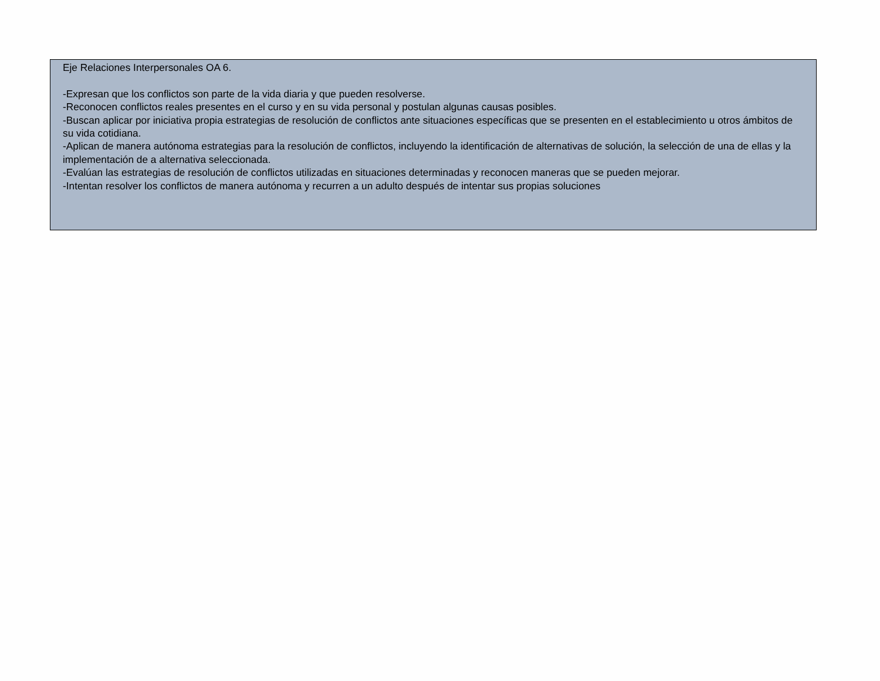Eje Relaciones Interpersonales OA 6.
-Expresan que los conflictos son parte de la vida diaria y que pueden resolverse.
-Reconocen conflictos reales presentes en el curso y en su vida personal y postulan algunas causas posibles.
-Buscan aplicar por iniciativa propia estrategias de resolución de conflictos ante situaciones específicas que se presenten en el establecimiento u otros ámbitos de su vida cotidiana.
-Aplican de manera autónoma estrategias para la resolución de conflictos, incluyendo la identificación de alternativas de solución, la selección de una de ellas y la implementación de a alternativa seleccionada.
-Evalúan las estrategias de resolución de conflictos utilizadas en situaciones determinadas y reconocen maneras que se pueden mejorar.
-Intentan resolver los conflictos de manera autónoma y recurren a un adulto después de intentar sus propias soluciones